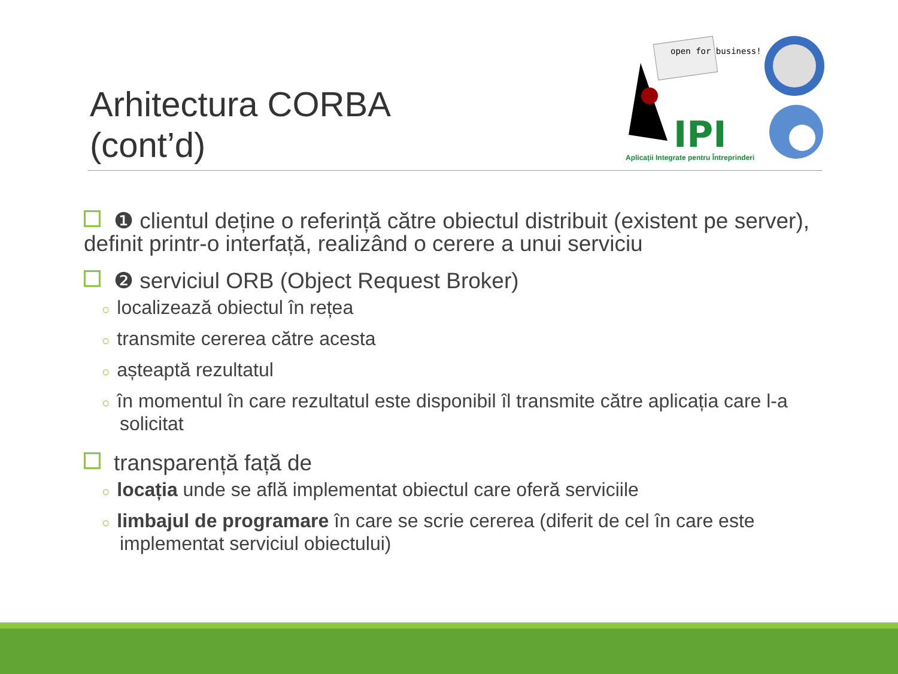Arhitectura CORBA
(cont’d)
open for business!
IPI
Aplicații Integrate pentru Întreprinderi
❶ clientul deține o referință către obiectul distribuit (existent pe server), definit printr-o interfață, realizând o cerere a unui serviciu
❷ serviciul ORB (Object Request Broker)
○ localizează obiectul în rețea
○ transmite cererea către acesta
○ așteaptă rezultatul
○ în momentul în care rezultatul este disponibil îl transmite către aplicația care l-a solicitat
transparență față de
○ locația unde se află implementat obiectul care oferă serviciile
○ limbajul de programare în care se scrie cererea (diferit de cel în care este implementat serviciul obiectului)